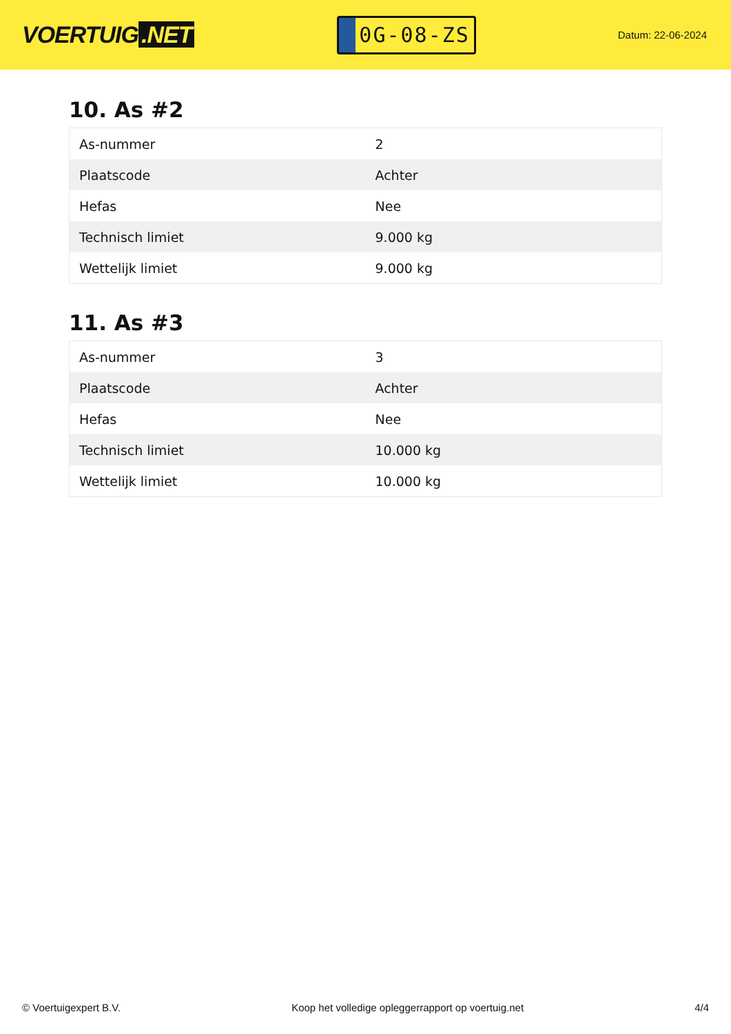VOERTUIG.NET
0G-08-ZS
Datum: 22-06-2024
10. As #2
| As-nummer | 2 |
| Plaatscode | Achter |
| Hefas | Nee |
| Technisch limiet | 9.000 kg |
| Wettelijk limiet | 9.000 kg |
11. As #3
| As-nummer | 3 |
| Plaatscode | Achter |
| Hefas | Nee |
| Technisch limiet | 10.000 kg |
| Wettelijk limiet | 10.000 kg |
© Voertuigexpert B.V. Koop het volledige opleggerrapport op voertuig.net 4/4